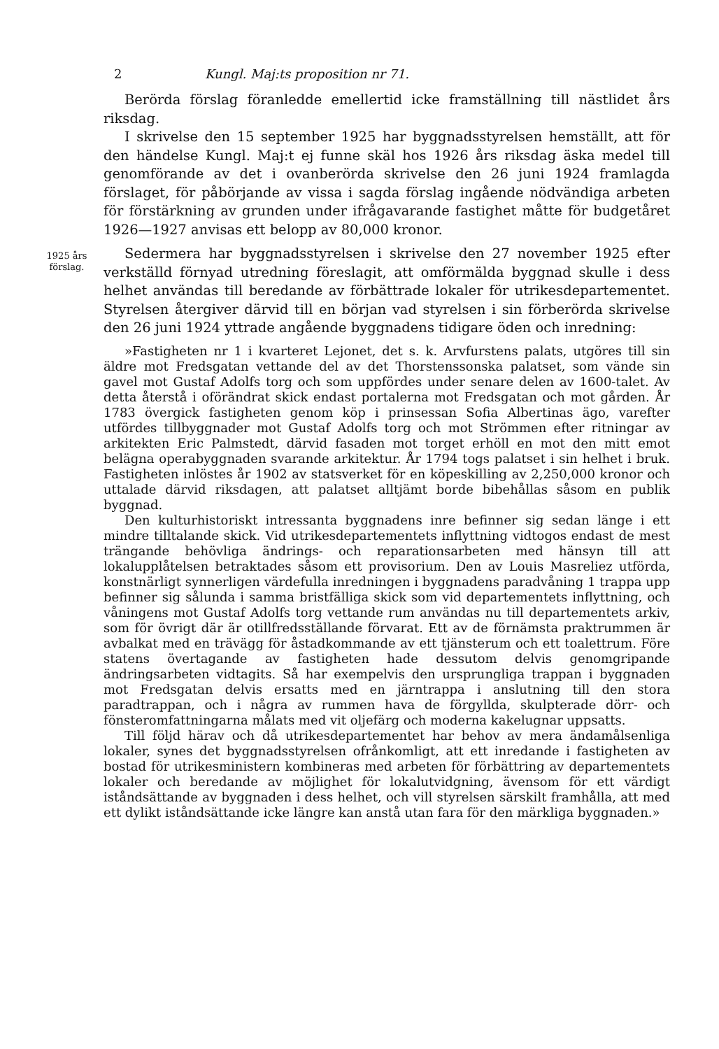2 Kungl. Maj:ts proposition nr 71.
Berörda förslag föranledde emellertid icke framställning till nästlidet års riksdag.
I skrivelse den 15 september 1925 har byggnadsstyrelsen hemställt, att för den händelse Kungl. Maj:t ej funne skäl hos 1926 års riksdag äska medel till genomförande av det i ovanberörda skrivelse den 26 juni 1924 framlagda förslaget, för påbörjande av vissa i sagda förslag ingående nödvändiga arbeten för förstärkning av grunden under ifrågavarande fastighet måtte för budgetåret 1926—1927 anvisas ett belopp av 80,000 kronor.
1925 års
förslag.
Sedermera har byggnadsstyrelsen i skrivelse den 27 november 1925 efter verkställd förnyad utredning föreslagit, att omförmälda byggnad skulle i dess helhet användas till beredande av förbättrade lokaler för utrikesdepartementet. Styrelsen återgiver därvid till en början vad styrelsen i sin förberörda skrivelse den 26 juni 1924 yttrade angående byggnadens tidigare öden och inredning:
»Fastigheten nr 1 i kvarteret Lejonet, det s. k. Arvfurstens palats, utgöres till sin äldre mot Fredsgatan vettande del av det Thorstenssonska palatset, som vände sin gavel mot Gustaf Adolfs torg och som uppfördes under senare delen av 1600-talet. Av detta återstå i oförändrat skick endast portalerna mot Fredsgatan och mot gården. År 1783 övergick fastigheten genom köp i prinsessan Sofia Albertinas ägo, varefter utfördes tillbyggnader mot Gustaf Adolfs torg och mot Strömmen efter ritningar av arkitekten Eric Palmstedt, därvid fasaden mot torget erhöll en mot den mitt emot belägna operabyggnaden svarande arkitektur. År 1794 togs palatset i sin helhet i bruk. Fastigheten inlöstes år 1902 av statsverket för en köpeskilling av 2,250,000 kronor och uttalade därvid riksdagen, att palatset alltjämt borde bibehållas såsom en publik byggnad.
Den kulturhistoriskt intressanta byggnadens inre befinner sig sedan länge i ett mindre tilltalande skick. Vid utrikesdepartementets inflyttning vidtogos endast de mest trängande behövliga ändrings- och reparationsarbeten med hänsyn till att lokalupplåtelsen betraktades såsom ett provisorium. Den av Louis Masreliez utförda, konstnärligt synnerligen värdefulla inredningen i byggnadens paradvåning 1 trappa upp befinner sig sålunda i samma bristfälliga skick som vid departementets inflyttning, och våningens mot Gustaf Adolfs torg vettande rum användas nu till departementets arkiv, som för övrigt där är otillfredsställande förvarat. Ett av de förnämsta praktrummen är avbalkat med en trävägg för åstadkommande av ett tjänsterum och ett toalettrum. Före statens övertagande av fastigheten hade dessutom delvis genomgripande ändringsarbeten vidtagits. Så har exempelvis den ursprungliga trappan i byggnaden mot Fredsgatan delvis ersatts med en järntrappa i anslutning till den stora paradtrappan, och i några av rummen hava de förgyllda, skulpterade dörr- och fönsteromfattningarna målats med vit oljefärg och moderna kakelugnar uppsatts.
Till följd härav och då utrikesdepartementet har behov av mera ändamålsenliga lokaler, synes det byggnadsstyrelsen ofrånkomligt, att ett inredande i fastigheten av bostad för utrikesministern kombineras med arbeten för förbättring av departementets lokaler och beredande av möjlighet för lokalutvidgning, ävensom för ett värdigt iståndsättande av byggnaden i dess helhet, och vill styrelsen särskilt framhålla, att med ett dylikt iståndsättande icke längre kan anstå utan fara för den märkliga byggnaden.»